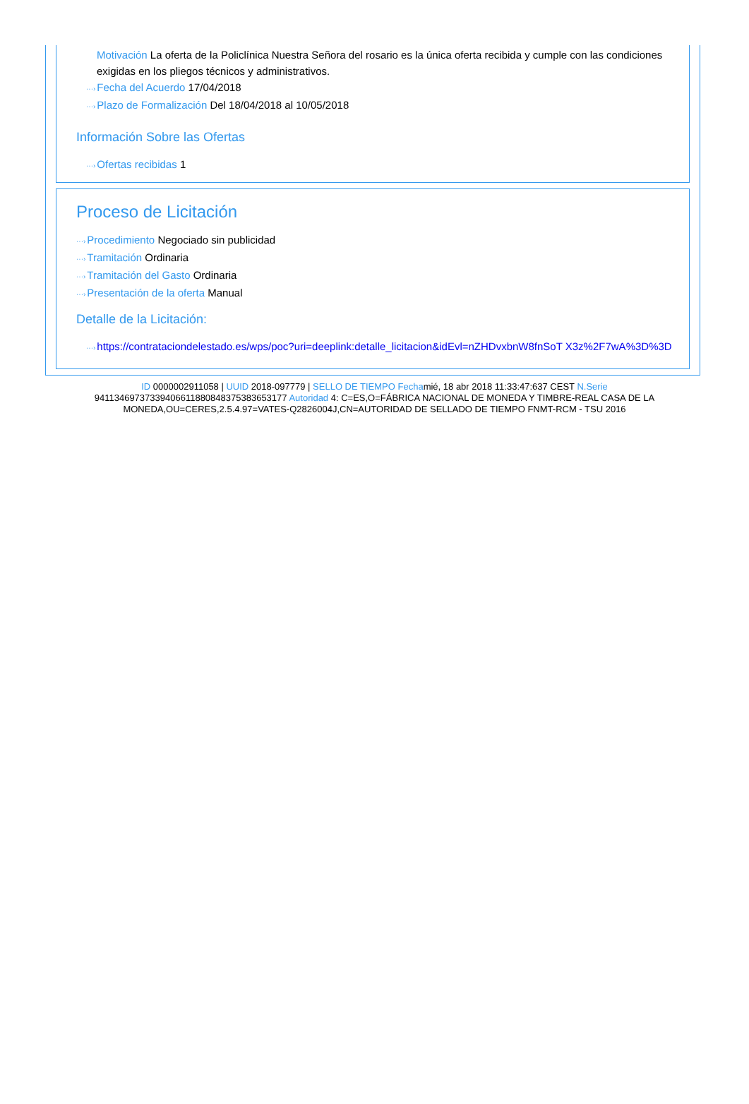Motivación La oferta de la Policlínica Nuestra Señora del rosario es la única oferta recibida y cumple con las condiciones exigidas en los pliegos técnicos y administrativos.
···›Fecha del Acuerdo 17/04/2018
···›Plazo de Formalización Del 18/04/2018 al 10/05/2018
Información Sobre las Ofertas
···›Ofertas recibidas 1
Proceso de Licitación
···›Procedimiento Negociado sin publicidad
···›Tramitación Ordinaria
···›Tramitación del Gasto Ordinaria
···›Presentación de la oferta Manual
Detalle de la Licitación:
···›https://contrataciondelestado.es/wps/poc?uri=deeplink:detalle_licitacion&idEvl=nZHDvxbnW8fnSoT X3z%2F7wA%3D%3D
ID 0000002911058 | UUID 2018-097779 | SELLO DE TIEMPO Fechamié, 18 abr 2018 11:33:47:637 CEST N.Serie 94113469737339406611880848375383653177 Autoridad 4: C=ES,O=FÁBRICA NACIONAL DE MONEDA Y TIMBRE-REAL CASA DE LA MONEDA,OU=CERES,2.5.4.97=VATES-Q2826004J,CN=AUTORIDAD DE SELLADO DE TIEMPO FNMT-RCM - TSU 2016